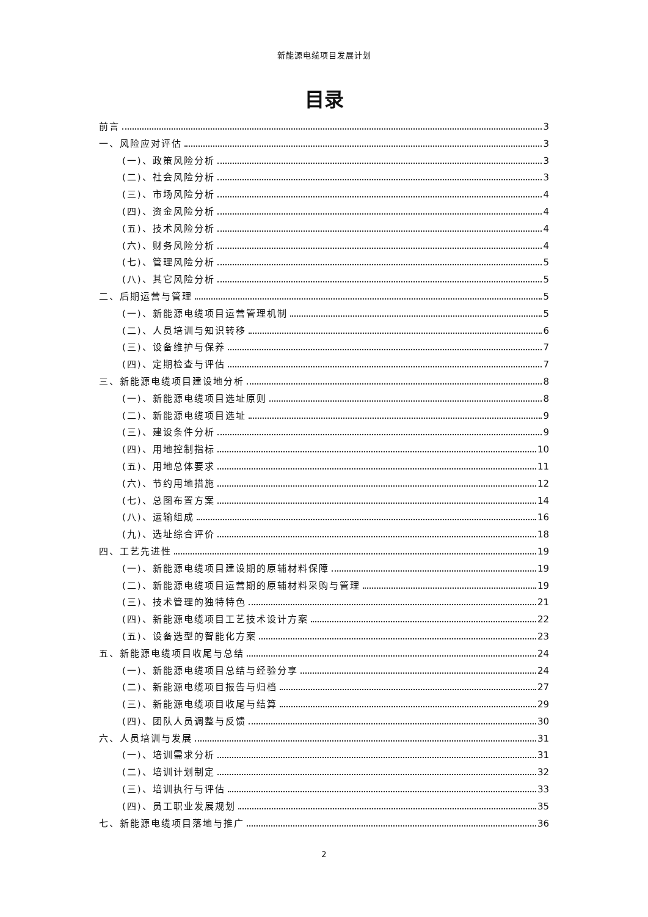新能源电缆项目发展计划
目录
前言 3
一、风险应对评估 3
(一)、政策风险分析 3
(二)、社会风险分析 3
(三)、市场风险分析 4
(四)、资金风险分析 4
(五)、技术风险分析 4
(六)、财务风险分析 4
(七)、管理风险分析 5
(八)、其它风险分析 5
二、后期运营与管理 5
(一)、新能源电缆项目运营管理机制 5
(二)、人员培训与知识转移 6
(三)、设备维护与保养 7
(四)、定期检查与评估 7
三、新能源电缆项目建设地分析 8
(一)、新能源电缆项目选址原则 8
(二)、新能源电缆项目选址 9
(三)、建设条件分析 9
(四)、用地控制指标 10
(五)、用地总体要求 11
(六)、节约用地措施 12
(七)、总图布置方案 14
(八)、运输组成 16
(九)、选址综合评价 18
四、工艺先进性 19
(一)、新能源电缆项目建设期的原辅材料保障 19
(二)、新能源电缆项目运营期的原辅材料采购与管理 19
(三)、技术管理的独特特色 21
(四)、新能源电缆项目工艺技术设计方案 22
(五)、设备选型的智能化方案 23
五、新能源电缆项目收尾与总结 24
(一)、新能源电缆项目总结与经验分享 24
(二)、新能源电缆项目报告与归档 27
(三)、新能源电缆项目收尾与结算 29
(四)、团队人员调整与反馈 30
六、人员培训与发展 31
(一)、培训需求分析 31
(二)、培训计划制定 32
(三)、培训执行与评估 33
(四)、员工职业发展规划 35
七、新能源电缆项目落地与推广 36
2